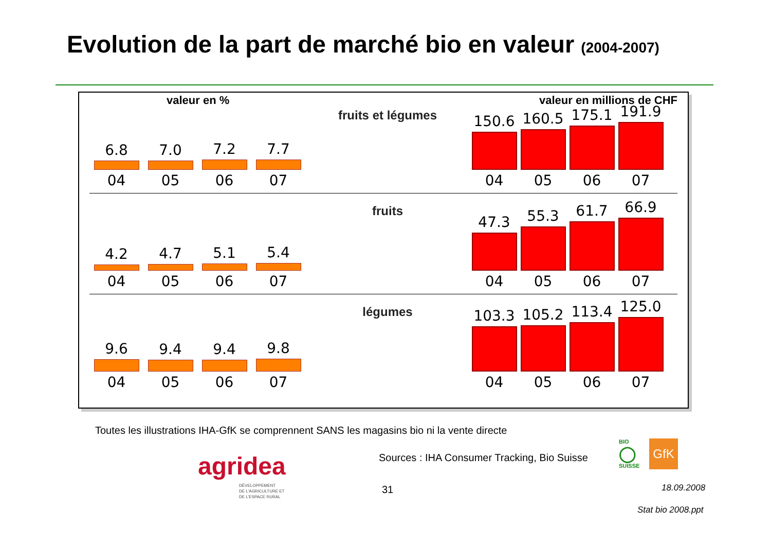Evolution de la part de marché bio en valeur (2004-2007)
valeur en % valeur en millions de CHF
6.8
04
7.0
05
7.2
06
7.7
07
fruits et légumes
150.6
04
160.5
05
175.1
06
191.9
07
4.2
04
4.7
05
5.1
06
5.4
07
fruits
47.3
04
55.3
05
61.7
06
66.9
07
9.6
04
9.4
05
9.4
06
9.8
07
légumes
103.3
04
105.2
05
113.4
06
125.0
07
Toutes les illustrations IHA-GfK se comprennent SANS les magasins bio ni la vente directe
agridea
DÉVELOPPEMENT
DE L'AGRICULTURE ET
DE L'ESPACE RURAL
Sources : IHA Consumer Tracking, Bio Suisse
BIO
◯
SUISSE
GfK
31 18.09.2008
Stat bio 2008.ppt